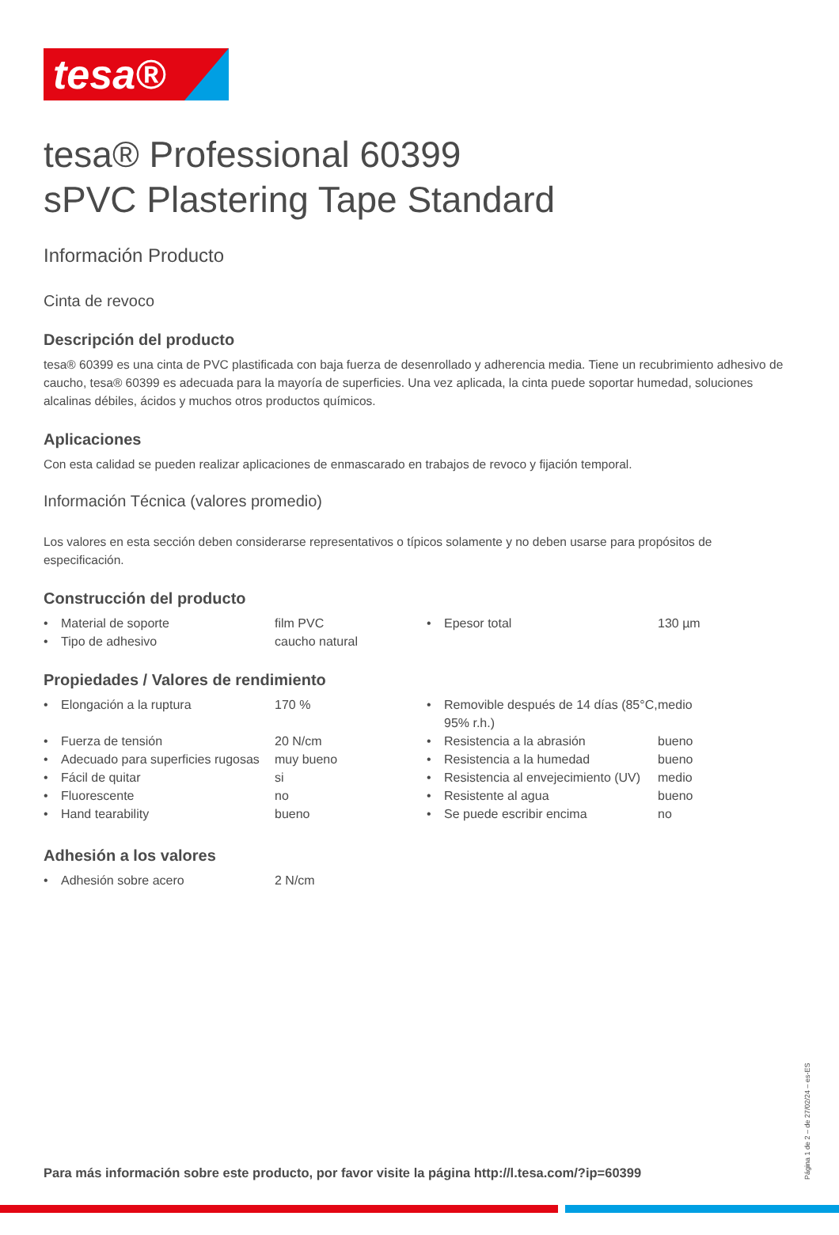tesa®
tesa® Professional 60399
sPVC Plastering Tape Standard
Información Producto
Cinta de revoco
Descripción del producto
tesa® 60399 es una cinta de PVC plastificada con baja fuerza de desenrollado y adherencia media. Tiene un recubrimiento adhesivo de caucho, tesa® 60399 es adecuada para la mayoría de superficies. Una vez aplicada, la cinta puede soportar humedad, soluciones alcalinas débiles, ácidos y muchos otros productos químicos.
Aplicaciones
Con esta calidad se pueden realizar aplicaciones de enmascarado en trabajos de revoco y fijación temporal.
Información Técnica (valores promedio)
Los valores en esta sección deben considerarse representativos o típicos solamente y no deben usarse para propósitos de especificación.
Construcción del producto
| • | Material de soporte | film PVC | • | Epesor total | 130 µm |
| • | Tipo de adhesivo | caucho natural | | | |
Propiedades / Valores de rendimiento
| • | Elongación a la ruptura | 170 % | • | Removible después de 14 días (85°C, 95% r.h.) | medio |
| • | Fuerza de tensión | 20 N/cm | • | Resistencia a la abrasión | bueno |
| • | Adecuado para superficies rugosas | muy bueno | • | Resistencia a la humedad | bueno |
| • | Fácil de quitar | si | • | Resistencia al envejecimiento (UV) | medio |
| • | Fluorescente | no | • | Resistente al agua | bueno |
| • | Hand tearability | bueno | • | Se puede escribir encima | no |
Adhesión a los valores
| • | Adhesión sobre acero | 2 N/cm |
Para más información sobre este producto, por favor visite la página http://l.tesa.com/?ip=60399
Página 1 de 2 – de 27/02/24 – es-ES